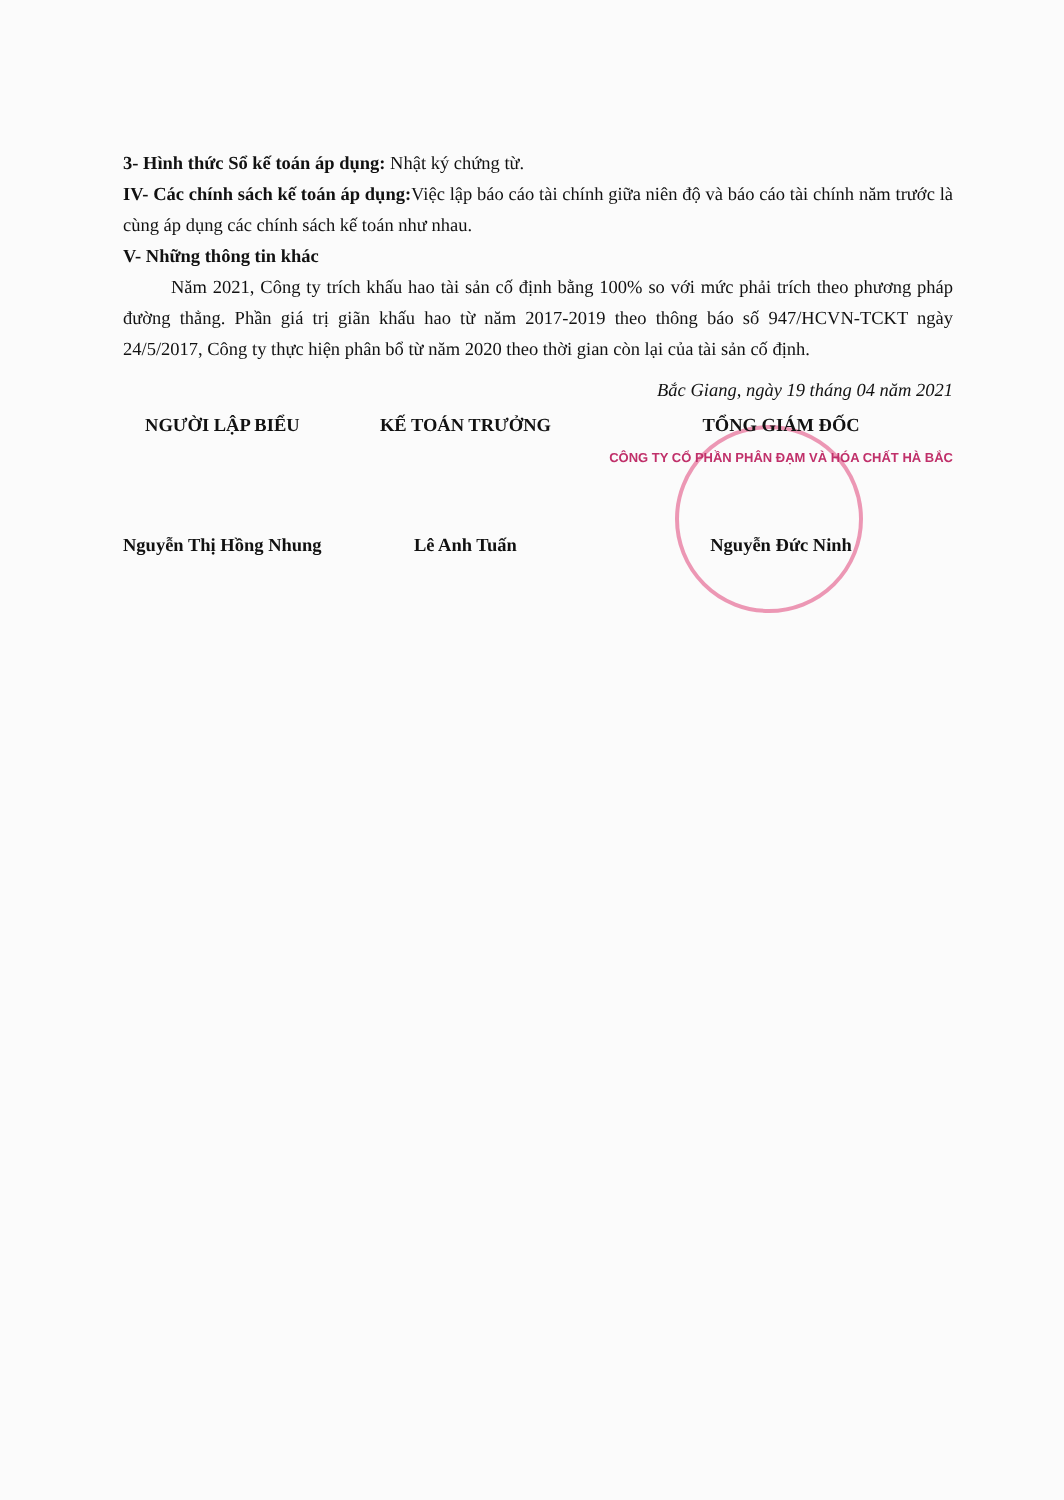3- Hình thức Sổ kế toán áp dụng: Nhật ký chứng từ.
IV- Các chính sách kế toán áp dụng: Việc lập báo cáo tài chính giữa niên độ và báo cáo tài chính năm trước là cùng áp dụng các chính sách kế toán như nhau.
V- Những thông tin khác
Năm 2021, Công ty trích khấu hao tài sản cố định bằng 100% so với mức phải trích theo phương pháp đường thẳng. Phần giá trị giãn khấu hao từ năm 2017-2019 theo thông báo số 947/HCVN-TCKT ngày 24/5/2017, Công ty thực hiện phân bổ từ năm 2020 theo thời gian còn lại của tài sản cố định.
Bắc Giang, ngày 19 tháng 04 năm 2021
NGƯỜI LẬP BIỂU
Nguyễn Thị Hồng Nhung
KẾ TOÁN TRƯỞNG
Lê Anh Tuấn
TỔNG GIÁM ĐỐC
CÔNG TY CỔ PHẦN PHÂN ĐẠM VÀ HÓA CHẤT HÀ BẮC
Nguyễn Đức Ninh